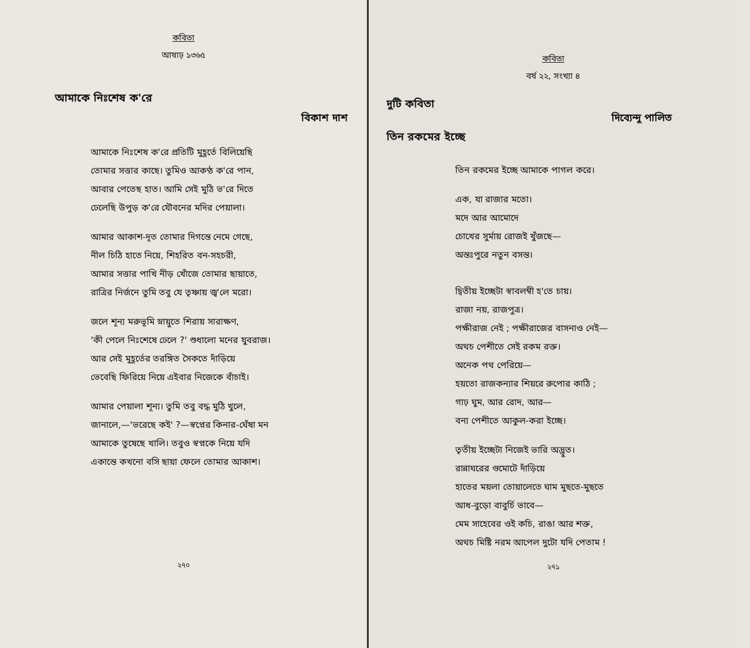কবিতা
আষাঢ় ১৩৬৫
আমাকে নিঃশেষ ক'রে
বিকাশ দাশ
আমাকে নিঃশেষ ক'রে প্রতিটি মুহূর্তে বিলিয়েছি
তোমার সত্তার কাছে। তুমিও আকণ্ঠ ক'রে পান,
আবার পেতেছ হাত। আমি সেই মুঠি ভ'রে দিতে
ঢেলেছি উপুড় ক'রে যৌবনের মদির পেয়ালা।
আমার আকাশ-দূত তোমার দিগন্তে নেমে গেছে,
নীল চিঠি হাতে নিয়ে, শিহরিত বন-সহচরী,
আমার সত্তার পাখি নীড় খোঁজে তোমার ছায়াতে,
রাত্রির নির্জনে তুমি তবু যে তৃষ্ণায় জ্ব'লে মরো।
জলে শূন্য মরুভূমি স্নায়ুতে শিরায় সারাক্ষণ,
'কী পেলে নিঃশেষে ঢেলে ?' শুধালো মনের যুবরাজ।
আর সেই মুহূর্তের তরঙ্গিত সৈকতে দাঁড়িয়ে
ভেবেছি ফিরিয়ে নিয়ে এইবার নিজেকে বাঁচাই।
আমার পেয়ালা শূন্য। তুমি তবু বদ্ধ মুঠি খুলে,
জানালে,—'ভরেছে কই' ?—স্বপ্নের কিনার-ঘেঁষা মন
আমাকে তুষেছে খালি। তবুও স্বপ্নকে নিয়ে যদি
একান্তে কখনো বসি ছায়া ফেলে তোমার আকাশ।
২৭০
কবিতা
বর্ষ ২২, সংখ্যা ৪
দুটি কবিতা
দিব্যেন্দু পালিত
তিন রকমের ইচ্ছে
তিন রকমের ইচ্ছে আমাকে পাগল করে।
এক, যা রাজার মতো।
মদে আর আমোদে
চোখের সুর্মায় রোজই খুঁজছে—
অন্তঃপুরে নতুন বসন্ত।
দ্বিতীয় ইচ্ছেটা স্বাবলম্বী হ'তে চায়।
রাজা নয়, রাজপুত্র।
পক্ষীরাজ নেই ; পক্ষীরাজের বাসনাও নেই—
অথচ পেশীতে সেই রকম রক্ত।
অনেক পথ পেরিয়ে—
হয়তো রাজকন্যার শিয়রে রুপোর কাঠি ;
গাঢ় ঘুম, আর রোদ, আর—
বন্য পেশীতে আকুল-করা ইচ্ছে।
তৃতীয় ইচ্ছেটা নিজেই ভারি অদ্ভুত।
রান্নাঘরের গুমোটে দাঁড়িয়ে
হাতের ময়লা তোয়ালেতে ঘাম মুছতে-মুছতে
আধ-বুড়ো বাবুর্চি ভাবে—
মেম সাহেবের ওই কচি, রাঙা আর শক্ত,
অথচ মিষ্টি নরম আপেল দুটো যদি পেতাম !
২৭১